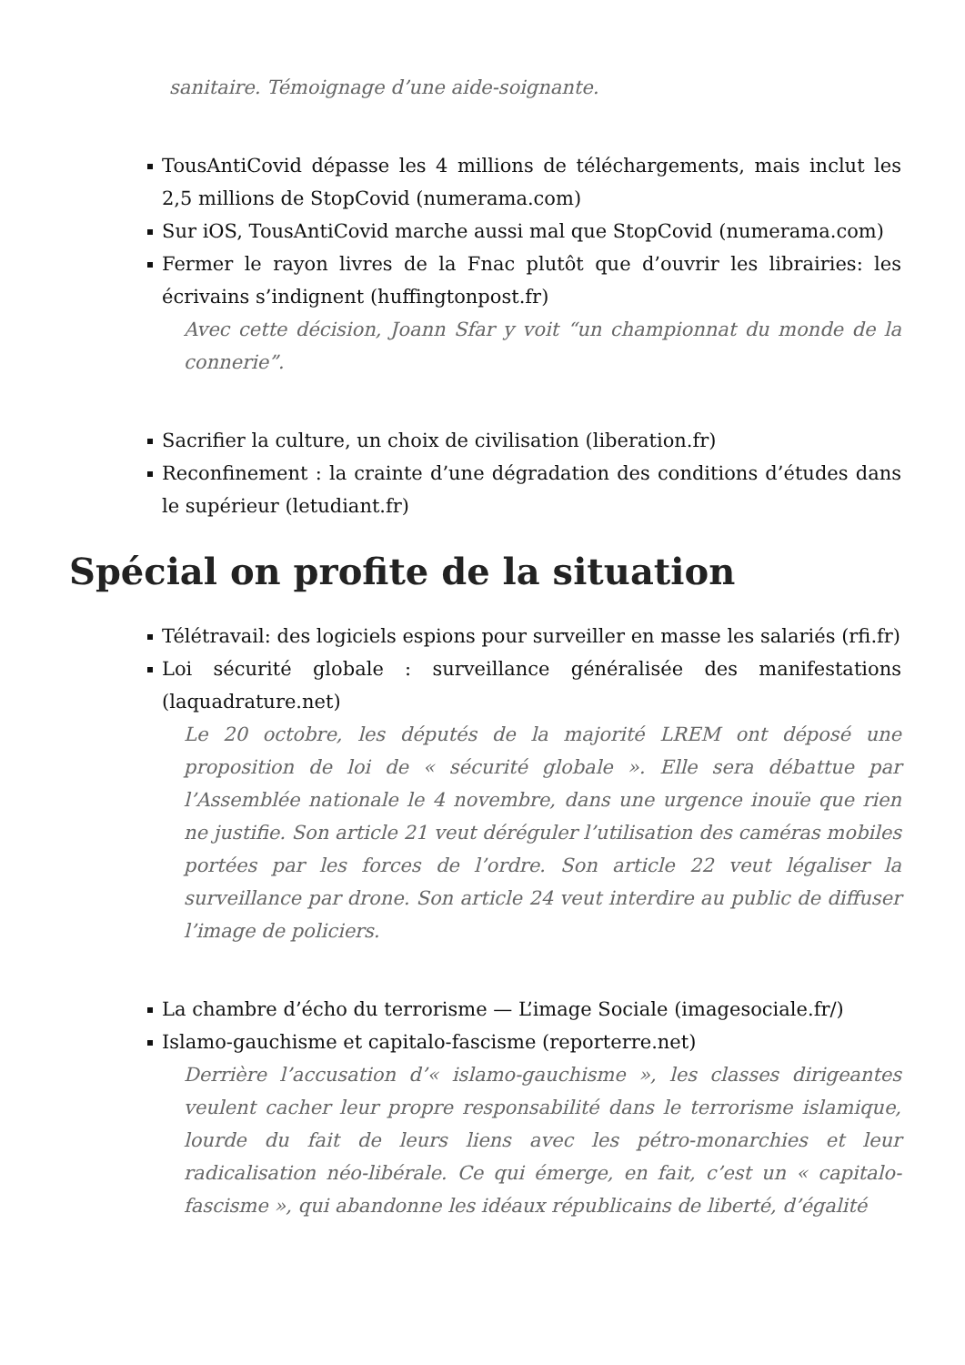sanitaire. Témoignage d’une aide-soignante.
TousAntiCovid dépasse les 4 millions de téléchargements, mais inclut les 2,5 millions de StopCovid (numerama.com)
Sur iOS, TousAntiCovid marche aussi mal que StopCovid (numerama.com)
Fermer le rayon livres de la Fnac plutôt que d’ouvrir les librairies: les écrivains s’indignent (huffingtonpost.fr)
Avec cette décision, Joann Sfar y voit “un championnat du monde de la connerie”.
Sacrifier la culture, un choix de civilisation (liberation.fr)
Reconfinement : la crainte d’une dégradation des conditions d’études dans le supérieur (letudiant.fr)
Spécial on profite de la situation
Télétravail: des logiciels espions pour surveiller en masse les salariés (rfi.fr)
Loi sécurité globale : surveillance généralisée des manifestations (laquadrature.net)
Le 20 octobre, les députés de la majorité LREM ont déposé une proposition de loi de « sécurité globale ». Elle sera débattue par l’Assemblée nationale le 4 novembre, dans une urgence inouïe que rien ne justifie. Son article 21 veut déréguler l’utilisation des caméras mobiles portées par les forces de l’ordre. Son article 22 veut légaliser la surveillance par drone. Son article 24 veut interdire au public de diffuser l’image de policiers.
La chambre d’écho du terrorisme — L’image Sociale (imagesociale.fr/)
Islamo-gauchisme et capitalo-fascisme (reporterre.net)
Derrière l’accusation d’« islamo-gauchisme », les classes dirigeantes veulent cacher leur propre responsabilité dans le terrorisme islamique, lourde du fait de leurs liens avec les pétro-monarchies et leur radicalisation néo-libérale. Ce qui émerge, en fait, c’est un « capitalo-fascisme », qui abandonne les idéaux républicains de liberté, d’égalité